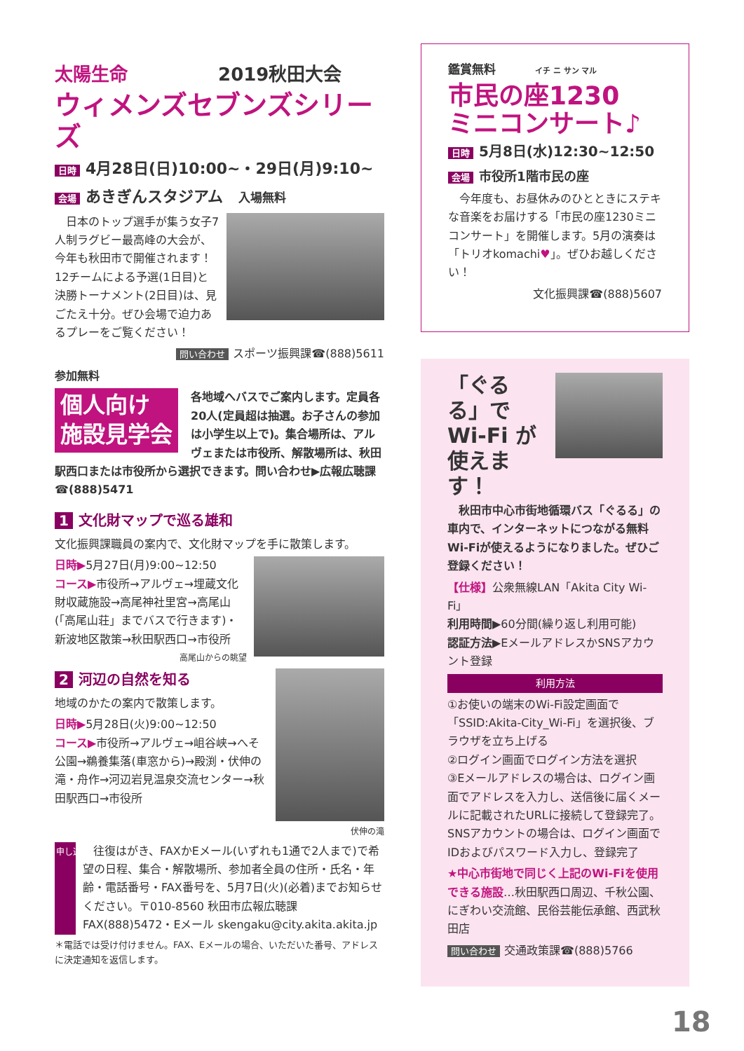太陽生命 2019秋田大会
ウィメンズセブンズシリーズ
日時 4月28日(日)10:00~・29日(月)9:10~
会場 あきぎんスタジアム　入場無料
　日本のトップ選手が集う女子7人制ラグビー最高峰の大会が、今年も秋田市で開催されます！ 12チームによる予選(1日目)と決勝トーナメント(2日目)は、見ごたえ十分。ぜひ会場で迫力あるプレーをご覧ください！
問い合わせ スポーツ振興課☎(888)5611
鑑賞無料 イチ ニ サン マル
市民の座1230
ミニコンサート♪
日時 5月8日(水)12:30~12:50
会場 市役所1階市民の座
　今年度も、お昼休みのひとときにステキな音楽をお届けする「市民の座1230ミニコンサート」を開催します。5月の演奏は「トリオkomachi♥」。ぜひお越しください！
文化振興課☎(888)5607
参加無料
個人向け
施設見学会
各地域へバスでご案内します。定員各20人(定員超は抽選。お子さんの参加は小学生以上で)。集合場所は、アルヴェまたは市役所、解散場所は、秋田駅西口または市役所から選択できます。問い合わせ▶広報広聴課☎(888)5471
1 文化財マップで巡る雄和
文化振興課職員の案内で、文化財マップを手に散策します。
日時▶5月27日(月)9:00~12:50
コース▶市役所→アルヴェ→埋蔵文化財収蔵施設→高尾神社里宮→高尾山(「高尾山荘」までバスで行きます)・新波地区散策→秋田駅西口→市役所
高尾山からの眺望
2 河辺の自然を知る
地域のかたの案内で散策します。
日時▶5月28日(火)9:00~12:50
コース▶市役所→アルヴェ→岨谷峡→へそ公園→鵜養集落(車窓から)→殿渕・伏伸の滝・舟作→河辺岩見温泉交流センター→秋田駅西口→市役所
伏伸の滝
申し込み 往復はがき、FAXかEメール(いずれも1通で2人まで)で希望の日程、集合・解散場所、参加者全員の住所・氏名・年齢・電話番号・FAX番号を、5月7日(火)(必着)までお知らせください。〒010-8560 秋田市広報広聴課 FAX(888)5472・Eメール skengaku@city.akita.akita.jp
＊電話では受け付けません。FAX、Eメールの場合、いただいた番号、アドレスに決定通知を返信します。
「ぐるる」で Wi-Fi が 使えます！
　秋田市中心市街地循環バス「ぐるる」の車内で、インターネットにつながる無料Wi-Fiが使えるようになりました。ぜひご登録ください！
【仕様】公衆無線LAN「Akita City Wi-Fi」
利用時間▶60分間(繰り返し利用可能)
認証方法▶EメールアドレスかSNSアカウント登録
利用方法
①お使いの端末のWi-Fi設定画面で「SSID:Akita-City_Wi-Fi」を選択後、ブラウザを立ち上げる
②ログイン画面でログイン方法を選択
③Eメールアドレスの場合は、ログイン画面でアドレスを入力し、送信後に届くメールに記載されたURLに接続して登録完了。SNSアカウントの場合は、ログイン画面でIDおよびパスワード入力し、登録完了
★中心市街地で同じく上記のWi-Fiを使用できる施設…秋田駅西口周辺、千秋公園、にぎわい交流館、民俗芸能伝承館、西武秋田店
問い合わせ 交通政策課☎(888)5766
18